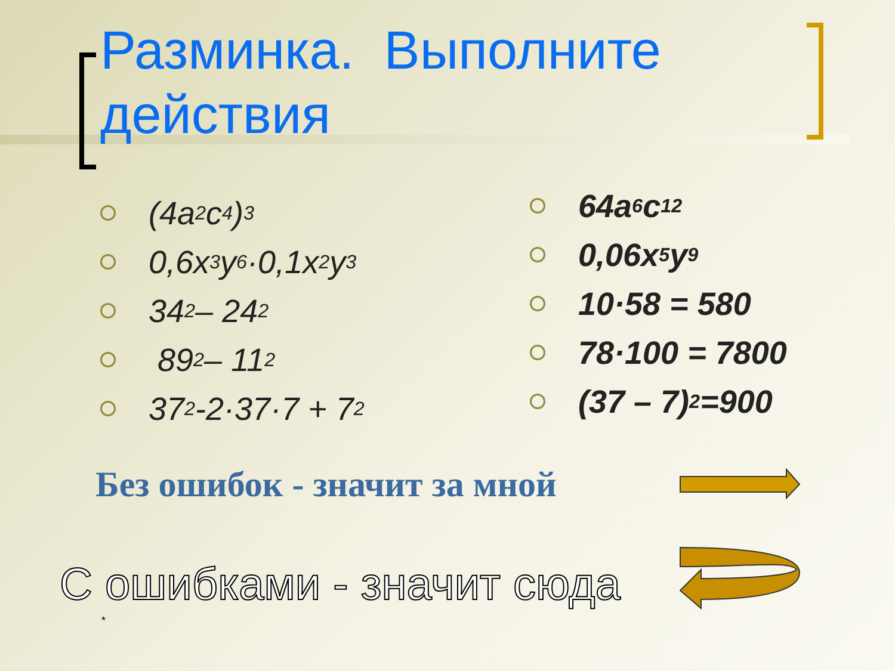Разминка. Выполните действия
(4a<sup>2</sup>c<sup>4</sup>)<sup>3</sup>
0,6x<sup>3</sup>y<sup>6</sup>·0,1x<sup>2</sup>y<sup>3</sup>
34<sup>2</sup> – 24<sup>2</sup>
89<sup>2</sup> – 11<sup>2</sup>
37<sup>2</sup> -2·37·7 + 7<sup>2</sup>
64a<sup>6</sup>c<sup>12</sup>
0,06x<sup>5</sup>y<sup>9</sup>
10·58 = 580
78·100 = 7800
(37 – 7)<sup>2</sup> =900
Без ошибок - значит за мной
С ошибками - значит сюда
*